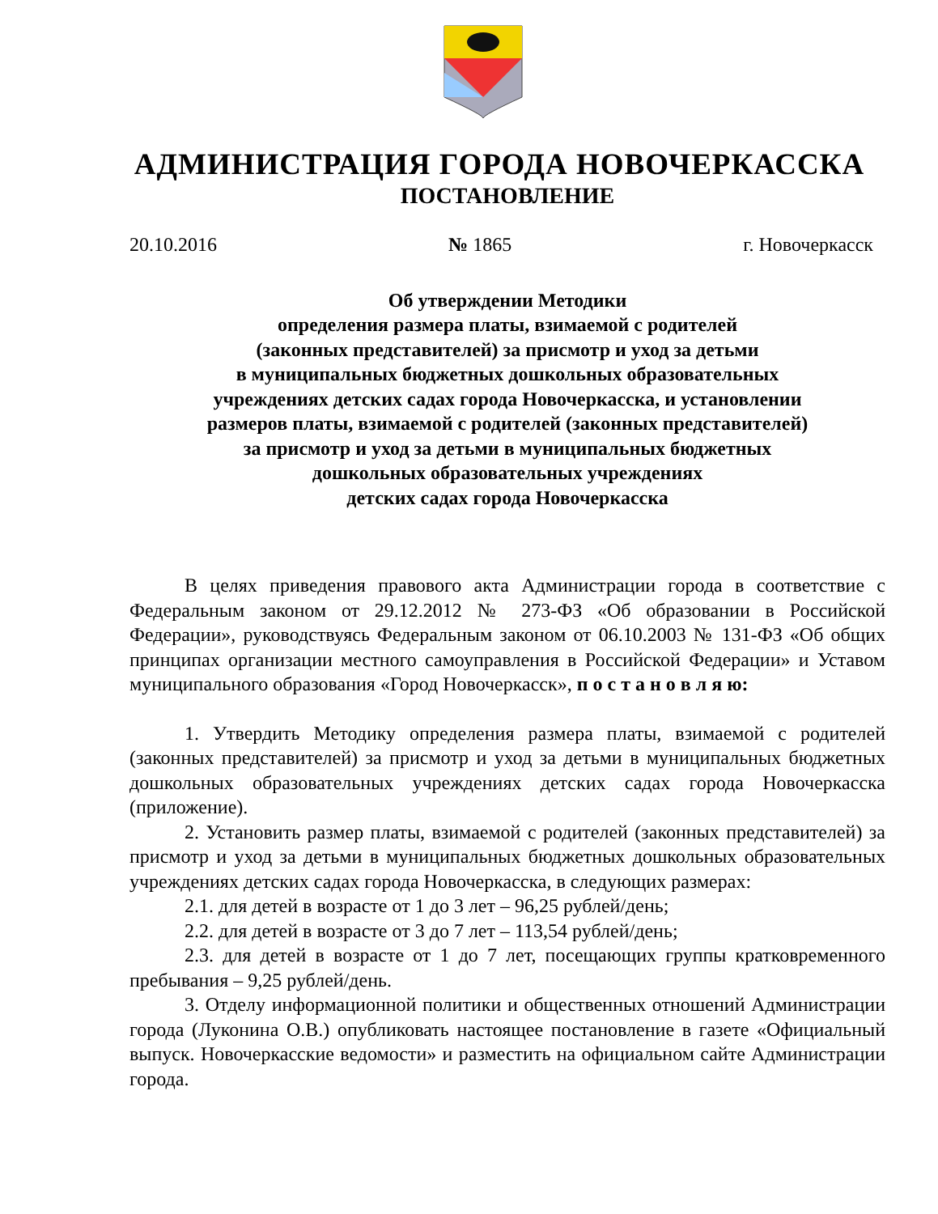АДМИНИСТРАЦИЯ ГОРОДА НОВОЧЕРКАССКА
ПОСТАНОВЛЕНИЕ
20.10.2016 № 1865 г. Новочеркасск
Об утверждении Методики
определения размера платы, взимаемой с родителей
(законных представителей) за присмотр и уход за детьми
в муниципальных бюджетных дошкольных образовательных
учреждениях детских садах города Новочеркасска, и установлении
размеров платы, взимаемой с родителей (законных представителей)
за присмотр и уход за детьми в муниципальных бюджетных
дошкольных образовательных учреждениях
детских садах города Новочеркасска
В целях приведения правового акта Администрации города в соответствие с Федеральным законом от 29.12.2012 № 273-ФЗ «Об образовании в Российской Федерации», руководствуясь Федеральным законом от 06.10.2003 № 131-ФЗ «Об общих принципах организации местного самоуправления в Российской Федерации» и Уставом муниципального образования «Город Новочеркасск», п о с т а н о в л я ю:
1. Утвердить Методику определения размера платы, взимаемой с родителей (законных представителей) за присмотр и уход за детьми в муниципальных бюджетных дошкольных образовательных учреждениях детских садах города Новочеркасска (приложение).
2. Установить размер платы, взимаемой с родителей (законных представителей) за присмотр и уход за детьми в муниципальных бюджетных дошкольных образовательных учреждениях детских садах города Новочеркасска, в следующих размерах:
2.1. для детей в возрасте от 1 до 3 лет – 96,25 рублей/день;
2.2. для детей в возрасте от 3 до 7 лет – 113,54 рублей/день;
2.3. для детей в возрасте от 1 до 7 лет, посещающих группы кратковременного пребывания – 9,25 рублей/день.
3. Отделу информационной политики и общественных отношений Администрации города (Луконина О.В.) опубликовать настоящее постановление в газете «Официальный выпуск. Новочеркасские ведомости» и разместить на официальном сайте Администрации города.